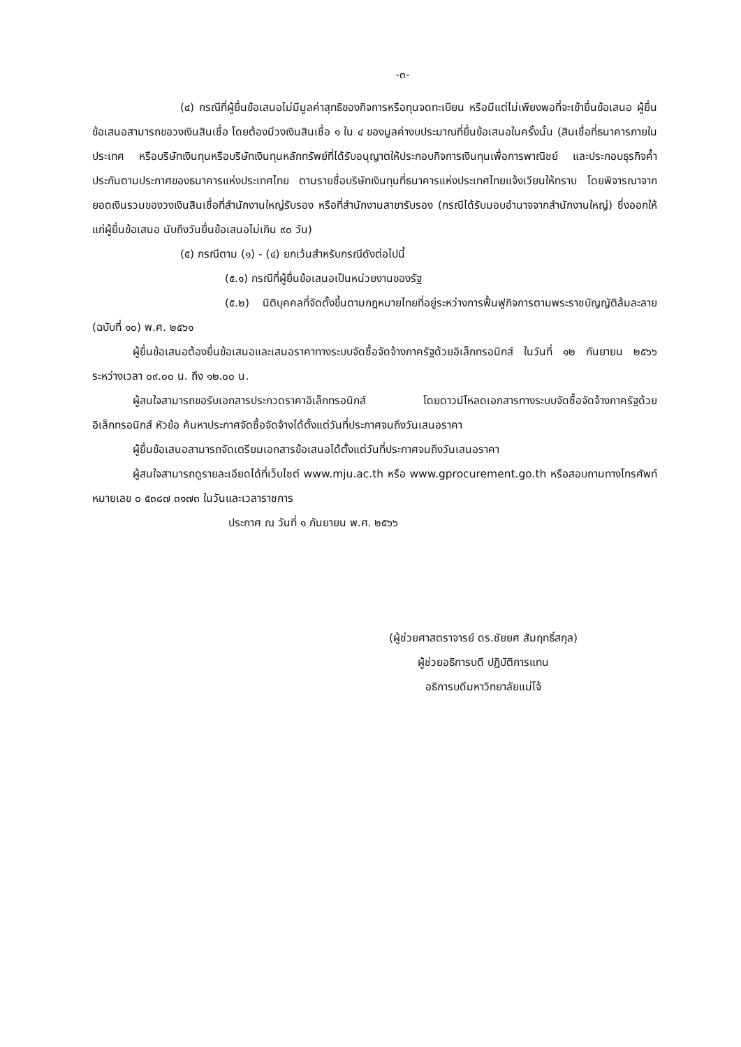-๓-
(๔) กรณีที่ผู้ยื่นข้อเสนอไม่มีมูลค่าสุทธิของกิจการหรือทุนจดทะเบียน หรือมีแต่ไม่เพียงพอที่จะเข้ายื่นข้อเสนอ ผู้ยื่นข้อเสนอสามารถขอวงเงินสินเชื่อ โดยต้องมีวงเงินสินเชื่อ ๑ ใน ๔ ของมูลค่างบประมาณที่ยื่นข้อเสนอในครั้งนั้น (สินเชื่อที่ธนาคารภายในประเทศ หรือบริษัทเงินทุนหรือบริษัทเงินทุนหลักทรัพย์ที่ได้รับอนุญาตให้ประกอบกิจการเงินทุนเพื่อการพาณิชย์ และประกอบธุรกิจค้ำประกันตามประกาศของธนาคารแห่งประเทศไทย ตามรายชื่อบริษัทเงินทุนที่ธนาคารแห่งประเทศไทยแจ้งเวียนให้ทราบ โดยพิจารณาจากยอดเงินรวมของวงเงินสินเชื่อที่สำนักงานใหญ่รับรอง หรือที่สำนักงานสาขารับรอง (กรณีได้รับมอบอำนาจจากสำนักงานใหญ่) ซึ่งออกให้แก่ผู้ยื่นข้อเสนอ นับถึงวันยื่นข้อเสนอไม่เกิน ๙๐ วัน)
(๕) กรณีตาม (๑) - (๔) ยกเว้นสำหรับกรณีดังต่อไปนี้
(๕.๑) กรณีที่ผู้ยื่นข้อเสนอเป็นหน่วยงานของรัฐ
(๕.๒) นิติบุคคลที่จัดตั้งขึ้นตามกฎหมายไทยที่อยู่ระหว่างการฟื้นฟูกิจการตามพระราชบัญญัติล้มละลาย (ฉบับที่ ๑๐) พ.ศ. ๒๕๖๑
ผู้ยื่นข้อเสนอต้องยื่นข้อเสนอและเสนอราคาทางระบบจัดซื้อจัดจ้างภาครัฐด้วยอิเล็กทรอนิกส์ ในวันที่ ๑๒ กันยายน ๒๕๖๖ ระหว่างเวลา ๐๙.๐๐ น. ถึง ๑๒.๐๐ น.
ผู้สนใจสามารถขอรับเอกสารประกวดราคาอิเล็กทรอนิกส์ โดยดาวน์โหลดเอกสารทางระบบจัดซื้อจัดจ้างภาครัฐด้วยอิเล็กทรอนิกส์ หัวข้อ ค้นหาประกาศจัดซื้อจัดจ้างได้ตั้งแต่วันที่ประกาศจนถึงวันเสนอราคา
ผู้ยื่นข้อเสนอสามารถจัดเตรียมเอกสารข้อเสนอได้ตั้งแต่วันที่ประกาศจนถึงวันเสนอราคา
ผู้สนใจสามารถดูรายละเอียดได้ที่เว็บไซต์ www.mju.ac.th หรือ www.gprocurement.go.th หรือสอบถามทางโทรศัพท์หมายเลข ๐ ๕๓๘๗ ๓๑๗๓ ในวันและเวลาราชการ
ประกาศ ณ วันที่ ๑ กันยายน พ.ศ. ๒๕๖๖
(ผู้ช่วยศาสตราจารย์ ดร.ชัยยศ สัมฤทธิ์สกุล)
ผู้ช่วยอธิการบดี ปฏิบัติการแทน
อธิการบดีมหาวิทยาลัยแม่โจ้